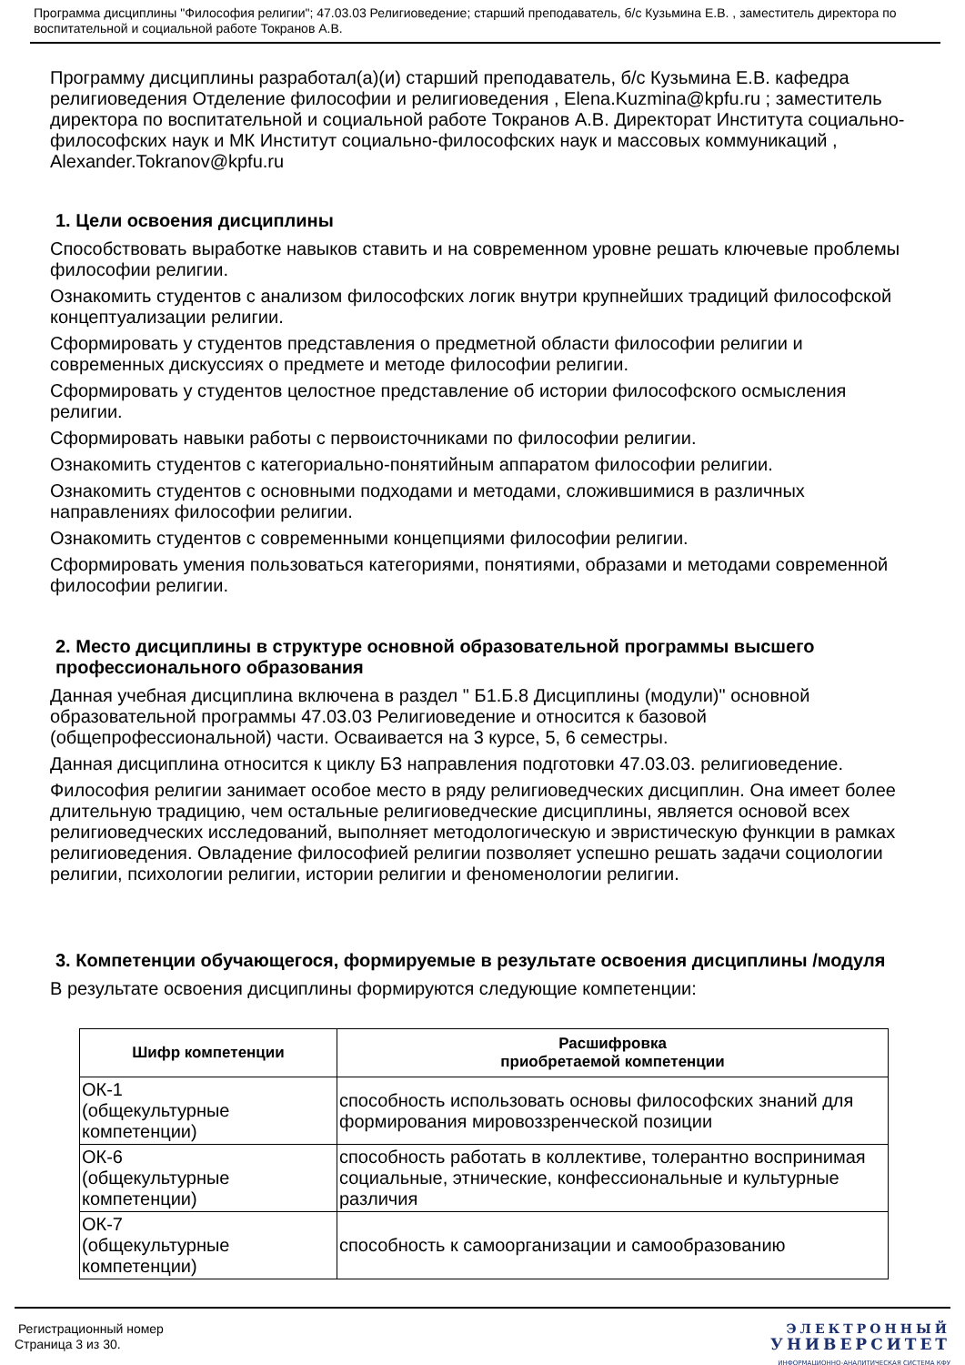Программа дисциплины "Философия религии"; 47.03.03 Религиоведение; старший преподаватель, б/с Кузьмина Е.В. , заместитель директора по воспитательной и социальной работе Токранов А.В.
Программу дисциплины разработал(а)(и) старший преподаватель, б/с Кузьмина Е.В. кафедра религиоведения Отделение философии и религиоведения , Elena.Kuzmina@kpfu.ru ; заместитель директора по воспитательной и социальной работе Токранов А.В. Директорат Института социально-философских наук и МК Институт социально-философских наук и массовых коммуникаций , Alexander.Tokranov@kpfu.ru
1. Цели освоения дисциплины
Способствовать выработке навыков ставить и на современном уровне решать ключевые проблемы философии религии.
Ознакомить студентов с анализом философских логик внутри крупнейших традиций философской концептуализации религии.
Сформировать у студентов представления о предметной области философии религии и современных дискуссиях о предмете и методе философии религии.
Сформировать у студентов целостное представление об истории философского осмысления религии.
Сформировать навыки работы с первоисточниками по философии религии.
Ознакомить студентов с категориально-понятийным аппаратом философии религии.
Ознакомить студентов с основными подходами и методами, сложившимися в различных направлениях философии религии.
Ознакомить студентов с современными концепциями философии религии.
Сформировать умения пользоваться категориями, понятиями, образами и методами современной философии религии.
2. Место дисциплины в структуре основной образовательной программы высшего профессионального образования
Данная учебная дисциплина включена в раздел " Б1.Б.8 Дисциплины (модули)" основной образовательной программы 47.03.03 Религиоведение и относится к базовой (общепрофессиональной) части. Осваивается на 3 курсе, 5, 6 семестры.
Данная дисциплина относится к циклу Б3 направления подготовки 47.03.03. религиоведение.
Философия религии занимает особое место в ряду религиоведческих дисциплин. Она имеет более длительную традицию, чем остальные религиоведческие дисциплины, является основой всех религиоведческих исследований, выполняет методологическую и эвристическую функции в рамках религиоведения. Овладение философией религии позволяет успешно решать задачи социологии религии, психологии религии, истории религии и феноменологии религии.
3. Компетенции обучающегося, формируемые в результате освоения дисциплины /модуля
В результате освоения дисциплины формируются следующие компетенции:
| Шифр компетенции | Расшифровка приобретаемой компетенции |
| --- | --- |
| ОК-1 (общекультурные компетенции) | способность использовать основы философских знаний для формирования мировоззренческой позиции |
| ОК-6 (общекультурные компетенции) | способность работать в коллективе, толерантно воспринимая социальные, этнические, конфессиональные и культурные различия |
| ОК-7 (общекультурные компетенции) | способность к самоорганизации и самообразованию |
Регистрационный номер
Страница 3 из 30.
ЭЛЕКТРОННЫЙ
УНИВЕРСИТЕТ
ИНФОРМАЦИОННО-АНАЛИТИЧЕСКАЯ СИСТЕМА КФУ